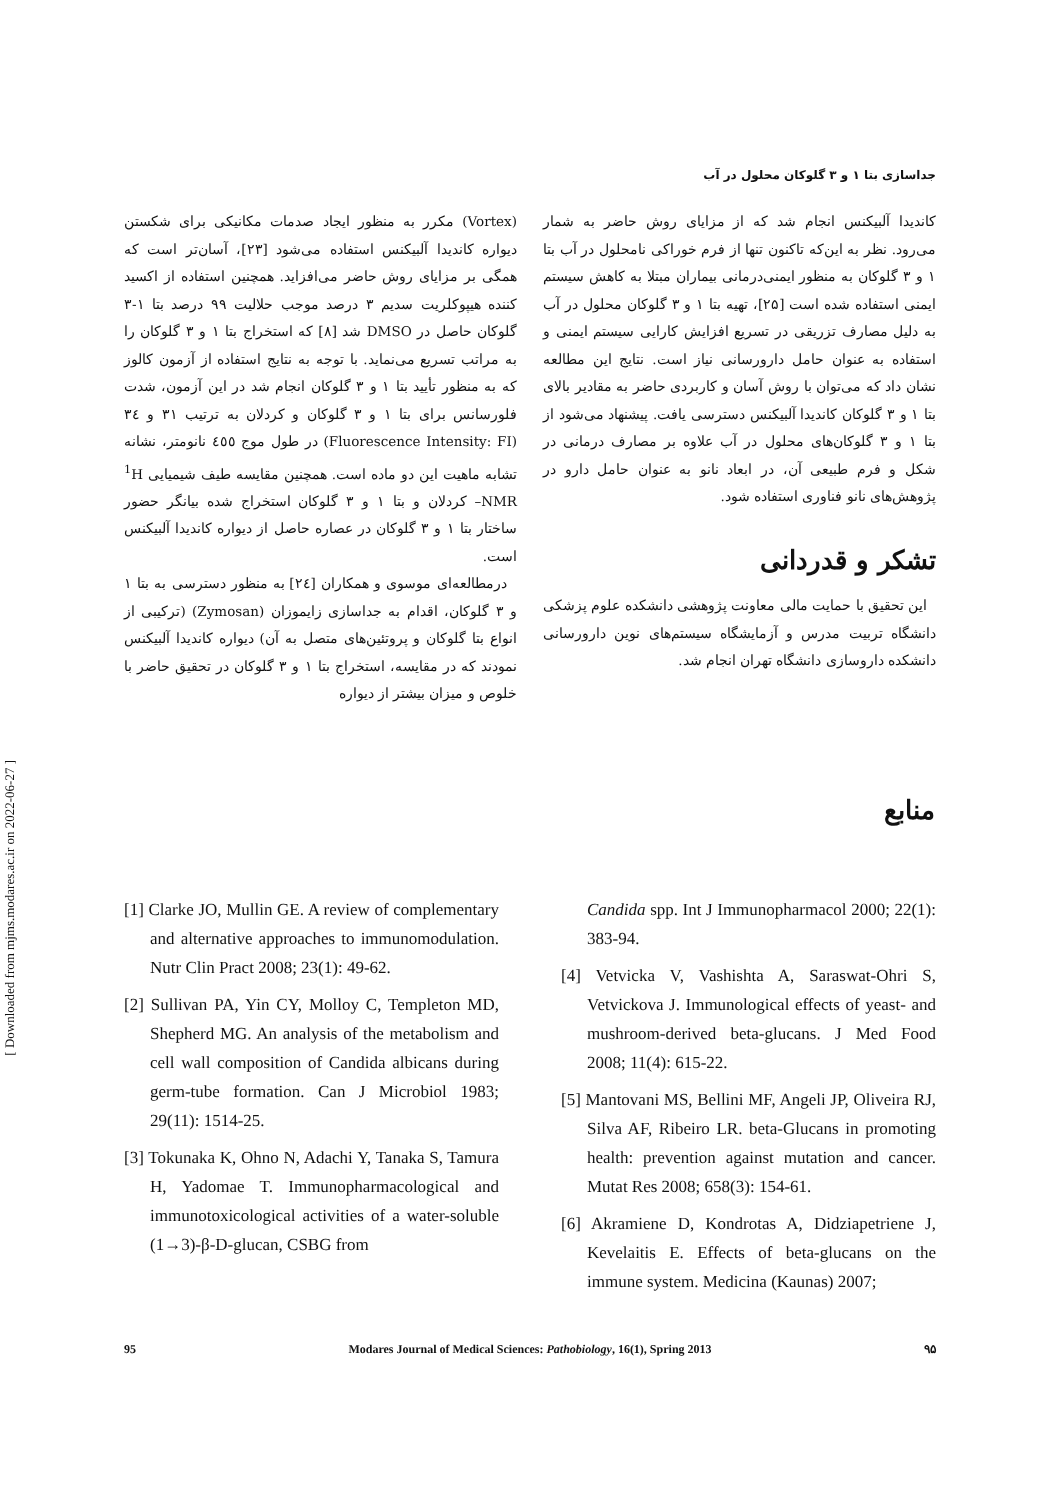[ Downloaded from mjms.modares.ac.ir on 2022-06-27 ]
جداسازی بتا ۱ و ۳ گلوکان محلول در آب
(Vortex) مکرر به منظور ایجاد صدمات مکانیکی برای شکستن دیواره کاندیدا آلبیکنس استفاده می‌شود [۲۳]، آسان‌تر است که همگی بر مزایای روش حاضر می‌افزاید. همچنین استفاده از اکسید کننده هیپوکلریت سدیم ۳ درصد موجب حلالیت ۹۹ درصد بتا ۱-۳ گلوکان حاصل در DMSO شد [۸] که استخراج بتا ۱ و ۳ گلوکان را به مراتب تسریع می‌نماید. با توجه به نتایج استفاده از آزمون کالوز که به منظور تأیید بتا ۱ و ۳ گلوکان انجام شد در این آزمون، شدت فلورسانس برای بتا ۱ و ۳ گلوکان و کردلان به ترتیب ۳۱ و ۳٤ (Fluorescence Intensity: FI) در طول موج ٤٥٥ نانومتر، نشانه تشابه ماهیت این دو ماده است. همچنین مقایسه طیف شیمیایی <sup>1</sup>H –NMR کردلان و بتا ۱ و ۳ گلوکان استخراج شده بیانگر حضور ساختار بتا ۱ و ۳ گلوکان در عصاره حاصل از دیواره کاندیدا آلبیکنس است.
درمطالعه‌ای موسوی و همکاران [۲٤] به منظور دسترسی به بتا ۱ و ۳ گلوکان، اقدام به جداسازی زایموزان (Zymosan) (ترکیبی از انواع بتا گلوکان و پروتئین‌های متصل به آن) دیواره کاندیدا آلبیکنس نمودند که در مقایسه، استخراج بتا ۱ و ۳ گلوکان در تحقیق حاضر با خلوص و میزان بیشتر از دیواره
کاندیدا آلبیکنس انجام شد که از مزایای روش حاضر به شمار می‌رود. نظر به این‌که تاکنون تنها از فرم خوراکی نامحلول در آب بتا ۱ و ۳ گلوکان به منظور ایمنی‌درمانی بیماران مبتلا به کاهش سیستم ایمنی استفاده شده است [۲۵]، تهیه بتا ۱ و ۳ گلوکان محلول در آب به دلیل مصارف تزریقی در تسریع افزایش کارایی سیستم ایمنی و استفاده به عنوان حامل دارورسانی نیاز است. نتایج این مطالعه نشان داد که می‌توان با روش آسان و کاربردی حاضر به مقادیر بالای بتا ۱ و ۳ گلوکان کاندیدا آلبیکنس دسترسی یافت. پیشنهاد می‌شود از بتا ۱ و ۳ گلوکان‌های محلول در آب علاوه بر مصارف درمانی در شکل و فرم طبیعی آن، در ابعاد نانو به عنوان حامل دارو در پژوهش‌های نانو فناوری استفاده شود.
تشکر و قدردانی
این تحقیق با حمایت مالی معاونت پژوهشی دانشکده علوم پزشکی دانشگاه تربیت مدرس و آزمایشگاه سیستم‌های نوین دارورسانی دانشکده داروسازی دانشگاه تهران انجام شد.
منابع
[1] Clarke JO, Mullin GE. A review of complementary and alternative approaches to immunomodulation. Nutr Clin Pract 2008; 23(1): 49-62.
[2] Sullivan PA, Yin CY, Molloy C, Templeton MD, Shepherd MG. An analysis of the metabolism and cell wall composition of Candida albicans during germ-tube formation. Can J Microbiol 1983; 29(11): 1514-25.
[3] Tokunaka K, Ohno N, Adachi Y, Tanaka S, Tamura H, Yadomae T. Immunopharmacological and immunotoxicological activities of a water-soluble (1→3)-β-D-glucan, CSBG from
Candida spp. Int J Immunopharmacol 2000; 22(1): 383-94.
[4] Vetvicka V, Vashishta A, Saraswat-Ohri S, Vetvickova J. Immunological effects of yeast- and mushroom-derived beta-glucans. J Med Food 2008; 11(4): 615-22.
[5] Mantovani MS, Bellini MF, Angeli JP, Oliveira RJ, Silva AF, Ribeiro LR. beta-Glucans in promoting health: prevention against mutation and cancer. Mutat Res 2008; 658(3): 154-61.
[6] Akramiene D, Kondrotas A, Didziapetriene J, Kevelaitis E. Effects of beta-glucans on the immune system. Medicina (Kaunas) 2007;
95 Modares Journal of Medical Sciences: Pathobiology, 16(1), Spring 2013 ۹۵